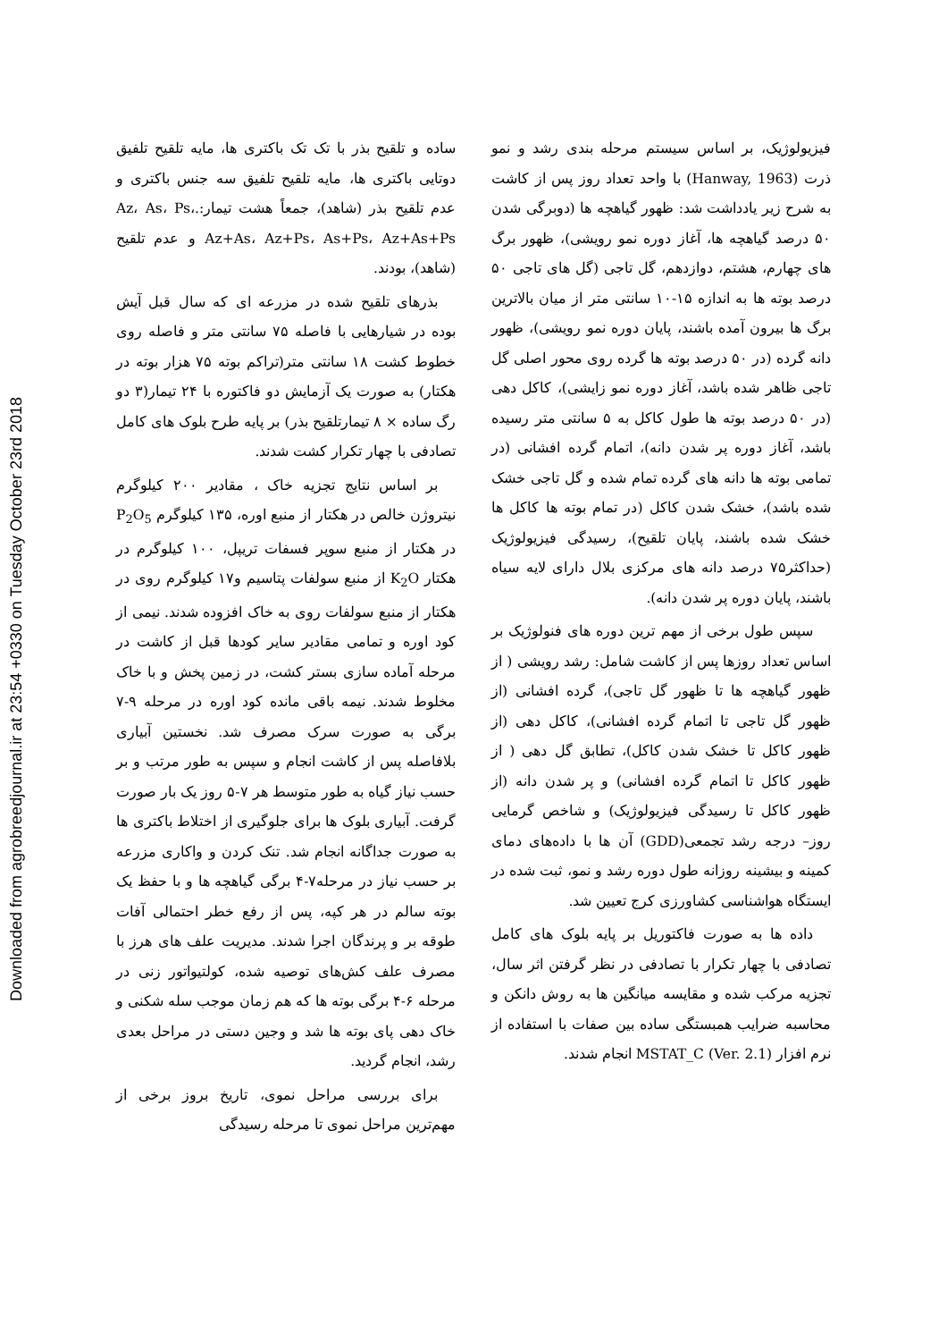Downloaded from agrobreedjournal.ir at 23:54 +0330 on Tuesday October 23rd 2018
ساده و تلقیح بذر با تک تک باکتری ها، مایه تلقیح تلفیق دوتایی باکتری ها، مایه تلقیح تلفیق سه جنس باکتری و عدم تلقیح بذر (شاهد)، جمعاً هشت تیمار:.Az، As، Ps، Az+As، Az+Ps، As+Ps، Az+As+Ps و عدم تلقیح (شاهد)، بودند.
بذرهای تلقیح شده در مزرعه ای که سال قبل آیش بوده در شیارهایی با فاصله ۷۵ سانتی متر و فاصله روی خطوط کشت ۱۸ سانتی متر(تراکم بوته ۷۵ هزار بوته در هکتار) به صورت یک آزمایش دو فاکتوره با ۲۴ تیمار(۳ دو رگ ساده × ۸ تیمارتلقیح بذر) بر پایه طرح بلوک های کامل تصادفی با چهار تکرار کشت شدند.
بر اساس نتایج تجزیه خاک ، مقادیر ۲۰۰ کیلوگرم نیتروژن خالص در هکتار از منبع اوره، ۱۳۵ کیلوگرم P<sub>2</sub>O<sub>5</sub> در هکتار از منبع سوپر فسفات تریپل، ۱۰۰ کیلوگرم در هکتار K<sub>2</sub>O از منبع سولفات پتاسیم و۱۷ کیلوگرم روی در هکتار از منبع سولفات روی به خاک افزوده شدند. نیمی از کود اوره و تمامی مقادیر سایر کودها قبل از کاشت در مرحله آماده سازی بستر کشت، در زمین پخش و با خاک مخلوط شدند. نیمه باقی مانده کود اوره در مرحله ۹-۷ برگی به صورت سرک مصرف شد. نخستین آبیاری بلافاصله پس از کاشت انجام و سپس به طور مرتب و بر حسب نیاز گیاه به طور متوسط هر ۷-۵ روز یک بار صورت گرفت. آبیاری بلوک ها برای جلوگیری از اختلاط باکتری ها به صورت جداگانه انجام شد. تنک کردن و واکاری مزرعه بر حسب نیاز در مرحله۷-۴ برگی گیاهچه ها و با حفظ یک بوته سالم در هر کپه، پس از رفع خطر احتمالی آفات طوقه بر و پرندگان اجرا شدند. مدیریت علف های هرز با مصرف علف کش‌های توصیه شده، کولتیواتور زنی در مرحله ۶-۴ برگی بوته ها که هم زمان موجب سله شکنی و خاک دهی پای بوته ها شد و وجین دستی در مراحل بعدی رشد، انجام گردید.
برای بررسی مراحل نموی، تاریخ بروز برخی از مهم‌ترین مراحل نموی تا مرحله رسیدگی
فیزیولوژیک، بر اساس سیستم مرحله بندی رشد و نمو ذرت (Hanway, 1963) با واحد تعداد روز پس از کاشت به شرح زیر یادداشت شد: ظهور گیاهچه ها (دوبرگی شدن ۵۰ درصد گیاهچه ها، آغاز دوره نمو رویشی)، ظهور برگ های چهارم، هشتم، دوازدهم، گل تاجی (گل های تاجی ۵۰ درصد بوته ها به اندازه ۱۵-۱۰ سانتی متر از میان بالاترین برگ ها بیرون آمده باشند، پایان دوره نمو رویشی)، ظهور دانه گرده (در ۵۰ درصد بوته ها گرده روی محور اصلی گل تاجی ظاهر شده باشد، آغاز دوره نمو زایشی)، کاکل دهی (در ۵۰ درصد بوته ها طول کاکل به ۵ سانتی متر رسیده باشد، آغاز دوره پر شدن دانه)، اتمام گرده افشانی (در تمامی بوته ها دانه های گرده تمام شده و گل تاجی خشک شده باشد)، خشک شدن کاکل (در تمام بوته ها کاکل ها خشک شده باشند، پایان تلقیح)، رسیدگی فیزیولوژیک (حداکثر۷۵ درصد دانه های مرکزی بلال دارای لایه سیاه باشند، پایان دوره پر شدن دانه).
سپس طول برخی از مهم ترین دوره های فنولوژیک بر اساس تعداد روزها پس از کاشت شامل: رشد رویشی ( از ظهور گیاهچه ها تا ظهور گل تاجی)، گرده افشانی (از ظهور گل تاجی تا اتمام گرده افشانی)، کاکل دهی (از ظهور کاکل تا خشک شدن کاکل)، تطابق گل دهی ( از ظهور کاکل تا اتمام گرده افشانی) و پر شدن دانه (از ظهور کاکل تا رسیدگی فیزیولوژیک) و شاخص گرمایی روز– درجه رشد تجمعی(GDD) آن ها با داده‌های دمای کمینه و بیشینه روزانه طول دوره رشد و نمو، ثبت شده در ایستگاه هواشناسی کشاورزی کرج تعیین شد.
داده ها به صورت فاکتوریل بر پایه بلوک های کامل تصادفی با چهار تکرار با تصادفی در نظر گرفتن اثر سال، تجزیه مرکب شده و مقایسه میانگین ها به روش دانکن و محاسبه ضرایب همبستگی ساده بین صفات با استفاده از نرم افزار MSTAT_C (Ver. 2.1) انجام شدند.